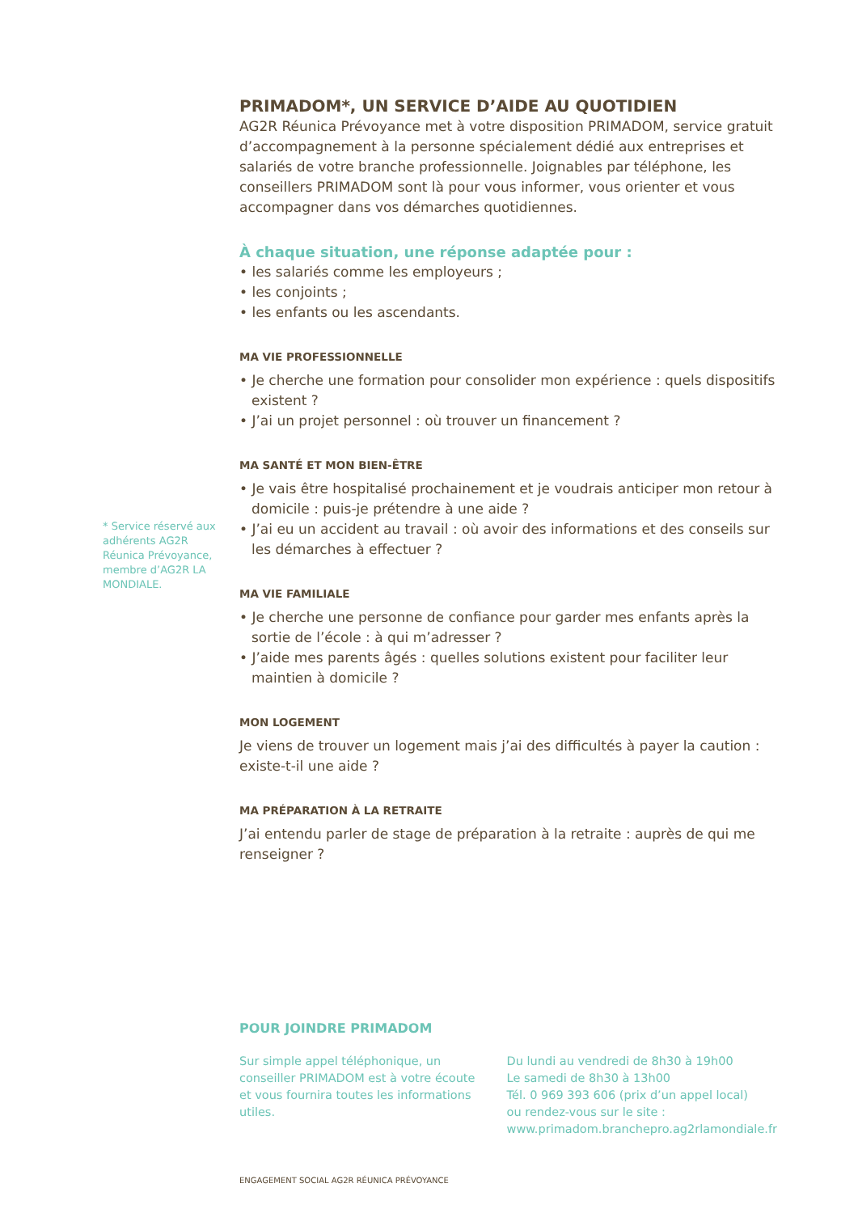* Service réservé aux adhérents AG2R Réunica Pré­voyance, membre d’AG2R LA MONDIALE.
PRIMADOM*, UN SERVICE D’AIDE AU QUOTIDIEN
AG2R Réunica Prévoyance met à votre disposition PRIMADOM, service gratuit d’accompagnement à la personne spécialement dédié aux entreprises et salariés de votre branche professionnelle. Joignables par téléphone, les conseillers PRIMADOM sont là pour vous informer, vous orienter et vous accompagner dans vos démarches quotidiennes.
À chaque situation, une réponse adaptée pour :
• les salariés comme les employeurs ;
• les conjoints ;
• les enfants ou les ascendants.
MA VIE PROFESSIONNELLE
• Je cherche une formation pour consolider mon expérience : quels dispositifs existent ?
• J’ai un projet personnel : où trouver un financement ?
MA SANTÉ ET MON BIEN-ÊTRE
• Je vais être hospitalisé prochainement et je voudrais anticiper mon retour à domicile : puis-je prétendre à une aide ?
• J’ai eu un accident au travail : où avoir des informations et des conseils sur les démarches à effectuer ?
MA VIE FAMILIALE
• Je cherche une personne de confiance pour garder mes enfants après la sortie de l’école : à qui m’adresser ?
• J’aide mes parents âgés : quelles solutions existent pour faciliter leur maintien à domicile ?
MON LOGEMENT
Je viens de trouver un logement mais j’ai des difficultés à payer la caution : existe-t-il une aide ?
MA PRÉPARATION À LA RETRAITE
J’ai entendu parler de stage de préparation à la retraite : auprès de qui me renseigner ?
POUR JOINDRE PRIMADOM
Sur simple appel téléphonique, un conseiller PRIMADOM est à votre écoute et vous fournira toutes les informations utiles.
Du lundi au vendredi de 8h30 à 19h00
Le samedi de 8h30 à 13h00
Tél. 0 969 393 606 (prix d’un appel local)
ou rendez-vous sur le site :
www.primadom.branchepro.ag2rlamondiale.fr
ENGAGEMENT SOCIAL AG2R RÉUNICA PRÉVOYANCE